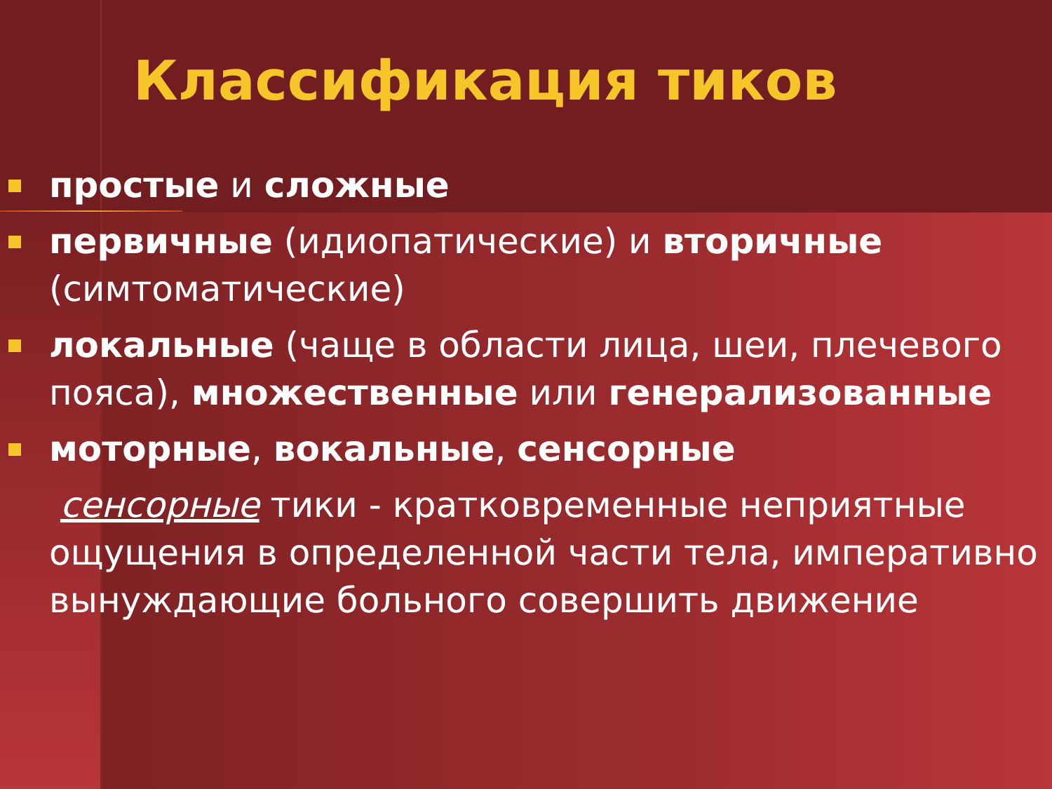Классификация тиков
простые и сложные
первичные (идиопатические) и вторичные (симтоматические)
локальные (чаще в области лица, шеи, плечевого пояса), множественные или генерализованные
моторные, вокальные, сенсорные
сенсорные тики - кратковременные неприятные ощущения в определенной части тела, императивно вынуждающие больного совершить движение